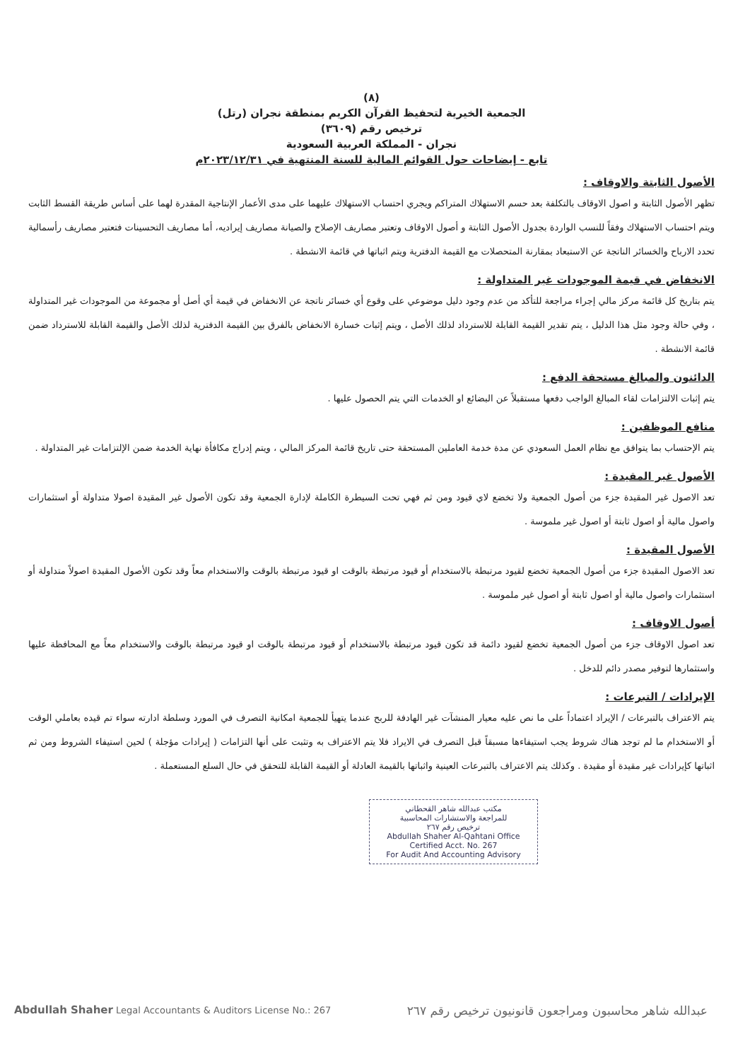(٨)
الجمعية الخيرية لتحفيظ القرآن الكريم بمنطقة نجران (رتل)
ترخيص رقم (٣٦٠٩)
نجران - المملكة العربية السعودية
تابع - إيضاحات حول القوائم المالية للسنة المنتهية في ٢٠٢٣/١٢/٣١م
الأصول الثابتة والاوقاف :
تظهر الأصول الثابتة و اصول الاوقاف بالتكلفة بعد حسم الاستهلاك المتراكم ويجري احتساب الاستهلاك عليهما على مدى الأعمار الإنتاجية المقدرة لهما على أساس طريقة القسط الثابت ويتم احتساب الاستهلاك وفقاً للنسب الواردة بجدول الأصول الثابتة و أصول الاوقاف وتعتبر مصاريف الإصلاح والصيانة مصاريف إيراديه، أما مصاريف التحسينات فتعتبر مصاريف رأسمالية تحدد الارباح والخسائر الناتجة عن الاستبعاد بمقارنة المتحصلات مع القيمة الدفترية ويتم اثباتها في قائمة الانشطة .
الانخفاض في قيمة الموجودات غير المتداولة :
يتم بتاريخ كل قائمة مركز مالي إجراء مراجعة للتأكد من عدم وجود دليل موضوعي على وقوع أي خسائر ناتجة عن الانخفاض في قيمة أي أصل أو مجموعة من الموجودات غير المتداولة ، وفي حالة وجود مثل هذا الدليل ، يتم تقدير القيمة القابلة للاسترداد لذلك الأصل ، ويتم إثبات خسارة الانخفاض بالفرق بين القيمة الدفترية لذلك الأصل والقيمة القابلة للاسترداد ضمن قائمة الانشطة .
الدائنون والمبالغ مستحقة الدفع :
يتم إثبات الالتزامات لقاء المبالغ الواجب دفعها مستقبلاً عن البضائع او الخدمات التي يتم الحصول عليها .
منافع الموظفين :
يتم الإحتساب بما يتوافق مع نظام العمل السعودي عن مدة خدمة العاملين المستحقة حتى تاريخ قائمة المركز المالي ، ويتم إدراج مكافأة نهاية الخدمة ضمن الإلتزامات غير المتداولة .
الأصول غير المقيدة :
تعد الاصول غير المقيدة جزء من أصول الجمعية ولا تخضع لاي قيود ومن ثم فهي تحت السيطرة الكاملة لإدارة الجمعية وقد تكون الأصول غير المقيدة اصولا متداولة أو استثمارات واصول مالية أو اصول ثابتة أو اصول غير ملموسة .
الأصول المقيدة :
تعد الاصول المقيدة جزء من أصول الجمعية تخضع لقيود مرتبطة بالاستخدام أو قيود مرتبطة بالوقت او قيود مرتبطة بالوقت والاستخدام معاً وقد تكون الأصول المقيدة اصولاً متداولة أو استثمارات واصول مالية أو اصول ثابتة أو اصول غير ملموسة .
أصول الاوقاف :
تعد اصول الاوقاف جزء من أصول الجمعية تخضع لقيود دائمة قد تكون قيود مرتبطة بالاستخدام أو قيود مرتبطة بالوقت او قيود مرتبطة بالوقت والاستخدام معاً مع المحافظة عليها واستثمارها لتوفير مصدر دائم للدخل .
الإيرادات / التبرعات :
يتم الاعتراف بالتبرعات / الإيراد اعتماداً على ما نص عليه معيار المنشآت غير الهادفة للربح عندما يتهيأ للجمعية امكانية التصرف في المورد وسلطة ادارته سواء تم قيده بعاملي الوقت أو الاستخدام ما لم توجد هناك شروط يجب استيفاءها مسبقاً قبل التصرف في الايراد فلا يتم الاعتراف به وتثبت على أنها التزامات ( إيرادات مؤجلة ) لحين استيفاء الشروط ومن ثم اثباتها كإيرادات غير مقيدة أو مقيدة . وكذلك يتم الاعتراف بالتبرعات العينية واثباتها بالقيمة العادلة أو القيمة القابلة للتحقق في حال السلع المستعملة .
مكتب عبدالله شاهر القحطاني
للمراجعة والاستشارات المحاسبية
ترخيص رقم ٢٦٧
Abdullah Shaher Al-Qahtani Office
Certified Acct. No. 267
For Audit And Accounting Advisory
Abdullah Shaher Legal Accountants & Auditors License No.: 267 عبدالله شاهر محاسبون ومراجعون قانونيون ترخيص رقم ٢٦٧